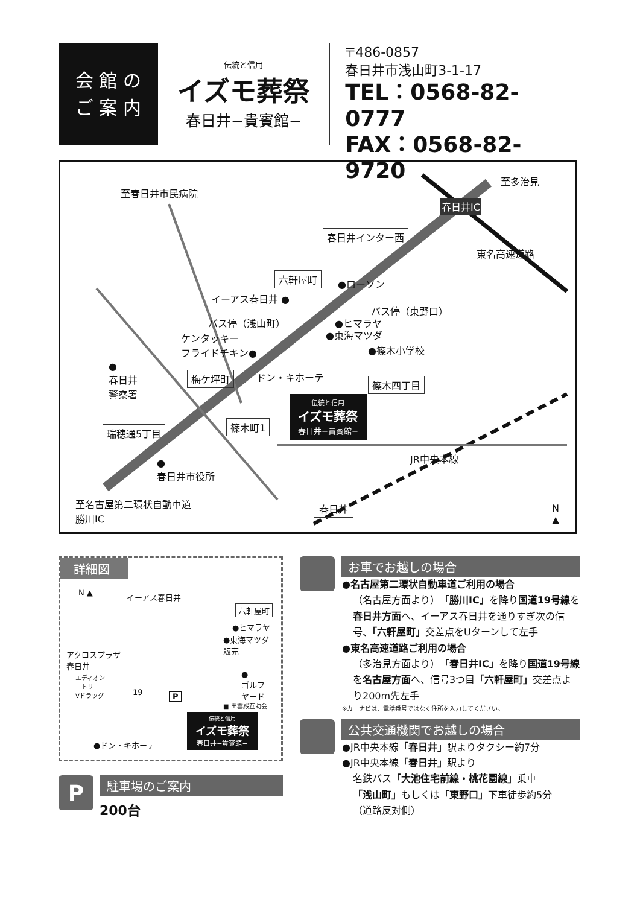会 館 の
ご 案 内
伝統と信用
イズモ葬祭
春日井−貴賓館−
〒486-0857
春日井市浅山町3-1-17
TEL：0568-82-0777
FAX：0568-82-9720
至春日井市民病院
至多治見
春日井IC
春日井インター西
東名高速道路
六軒屋町
●ローソン
イーアス春日井 ●
バス停（東野口）
バス停（浅山町） ●ヒマラヤ
●東海マツダ
ケンタッキー
フライドチキン●
●篠木小学校
●
春日井
警察署
梅ケ坪町 ドン・キホーテ
篠木四丁目
伝統と信用
イズモ葬祭
春日井−貴賓館−
篠木町1
瑞穂通5丁目
●
春日井市役所
JR中央本線
春日井
至名古屋第二環状自動車道
勝川IC
N
▲
詳細図
N ▲ イーアス春日井
六軒屋町
●ヒマラヤ
●東海マツダ
販売
アクロスプラザ
春日井
エディオン
ニトリ
Vドラッグ
●
ゴルフ
ヤード
19 P
■ 出雲殿互助会
伝統と信用
イズモ葬祭
春日井−貴賓館−
●ドン・キホーテ
P
駐車場のご案内
200台
お車でお越しの場合
●名古屋第二環状自動車道ご利用の場合
（名古屋方面より）「勝川IC」を降り国道19号線を春日井方面へ、イーアス春日井を通りすぎ次の信号、「六軒屋町」交差点をUターンして左手
●東名高速道路ご利用の場合
（多治見方面より）「春日井IC」を降り国道19号線を名古屋方面へ、信号3つ目「六軒屋町」交差点より200m先左手
※カーナビは、電話番号ではなく住所を入力してください。
公共交通機関でお越しの場合
●JR中央本線「春日井」駅よりタクシー約7分
●JR中央本線「春日井」駅より
名鉄バス「大池住宅前線・桃花園線」乗車
「浅山町」もしくは「東野口」下車徒歩約5分
（道路反対側）